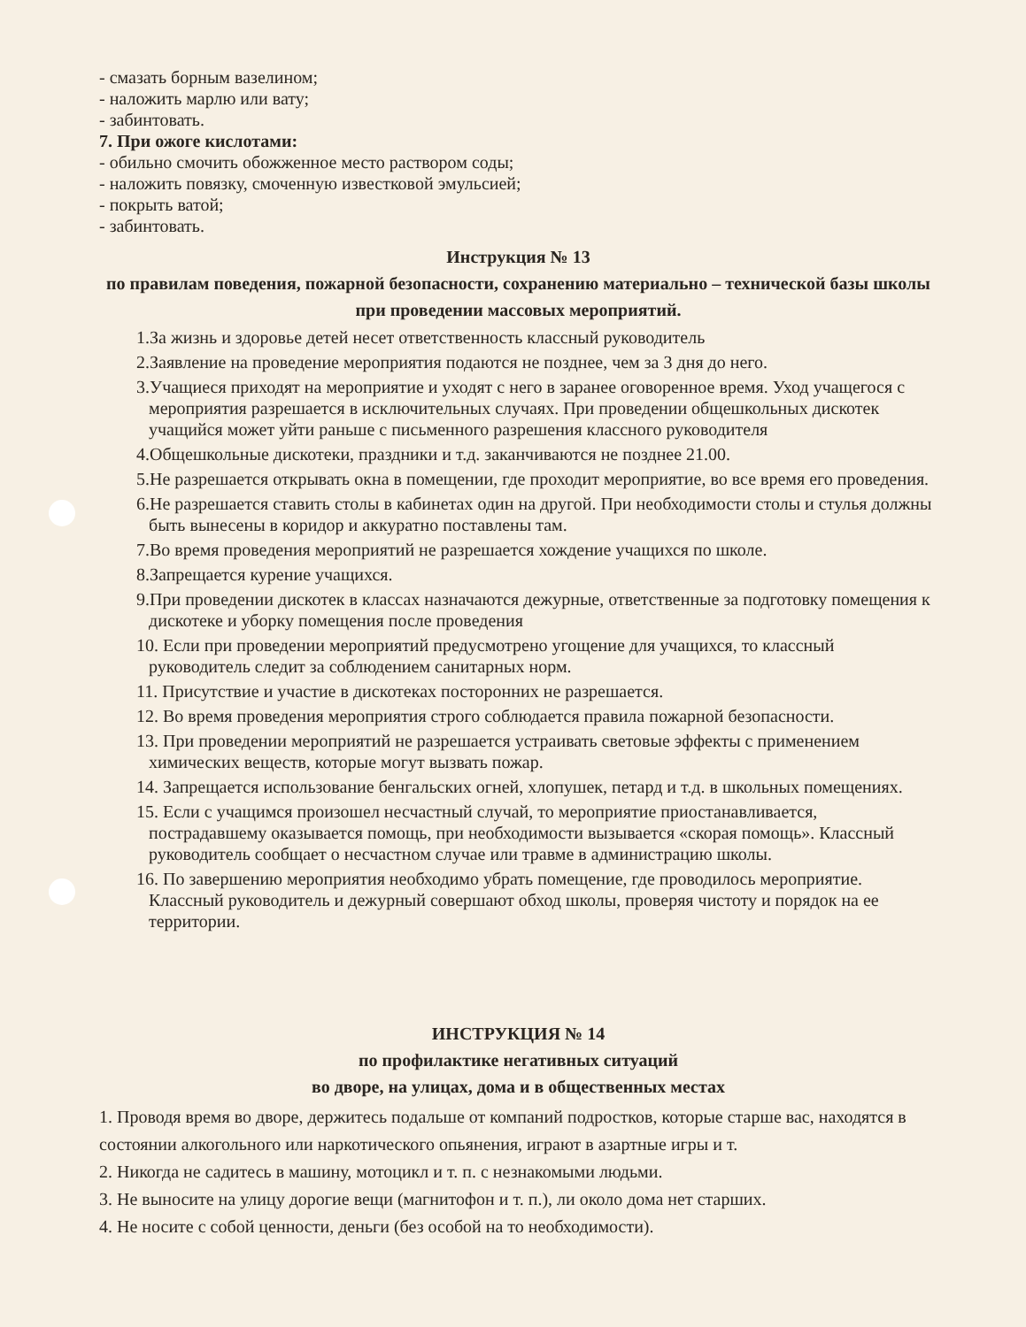- смазать борным вазелином;
- наложить марлю или вату;
- забинтовать.
7. При ожоге кислотами:
- обильно смочить обожженное место раствором соды;
- наложить повязку, смоченную известковой эмульсией;
- покрыть ватой;
- забинтовать.
Инструкция № 13
по правилам поведения, пожарной безопасности, сохранению материально – технической базы школы при проведении массовых мероприятий.
1.За жизнь и здоровье детей несет ответственность классный руководитель
2.Заявление на проведение мероприятия подаются не позднее, чем за 3 дня до него.
3.Учащиеся приходят на мероприятие и уходят с него в заранее оговоренное время. Уход учащегося с мероприятия разрешается в исключительных случаях. При проведении общешкольных дискотек учащийся может уйти раньше с письменного разрешения классного руководителя
4.Общешкольные дискотеки, праздники и т.д. заканчиваются не позднее 21.00.
5.Не разрешается открывать окна в помещении, где проходит мероприятие, во все время его проведения.
6.Не разрешается ставить столы в кабинетах один на другой. При необходимости столы и стулья должны быть вынесены в коридор и аккуратно поставлены там.
7.Во время проведения мероприятий не разрешается хождение учащихся по школе.
8.Запрещается курение учащихся.
9.При проведении дискотек в классах назначаются дежурные, ответственные за подготовку помещения к дискотеке и уборку помещения после проведения
10. Если при проведении мероприятий предусмотрено угощение для учащихся, то классный руководитель следит за соблюдением санитарных норм.
11. Присутствие и участие в дискотеках посторонних не разрешается.
12. Во время проведения мероприятия строго соблюдается правила пожарной безопасности.
13. При проведении мероприятий не разрешается устраивать световые эффекты с применением химических веществ, которые могут вызвать пожар.
14. Запрещается использование бенгальских огней, хлопушек, петард и т.д. в школьных помещениях.
15. Если с учащимся произошел несчастный случай, то мероприятие приостанавливается, пострадавшему оказывается помощь, при необходимости вызывается «скорая помощь». Классный руководитель сообщает о несчастном случае или травме в администрацию школы.
16. По завершению мероприятия необходимо убрать помещение, где проводилось мероприятие. Классный руководитель и дежурный совершают обход школы, проверяя чистоту и порядок на ее территории.
ИНСТРУКЦИЯ № 14
по профилактике негативных ситуаций
во дворе, на улицах, дома и в общественных местах
1. Проводя время во дворе, держитесь подальше от компаний подростков, которые старше вас, находятся в состоянии алкогольного или наркотического опьянения, играют в азартные игры и т.
2. Никогда не садитесь в машину, мотоцикл и т. п. с незнакомыми людьми.
3. Не выносите на улицу дорогие вещи (магнитофон и т. п.), ли около дома нет старших.
4. Не носите с собой ценности, деньги (без особой на то необходимости).